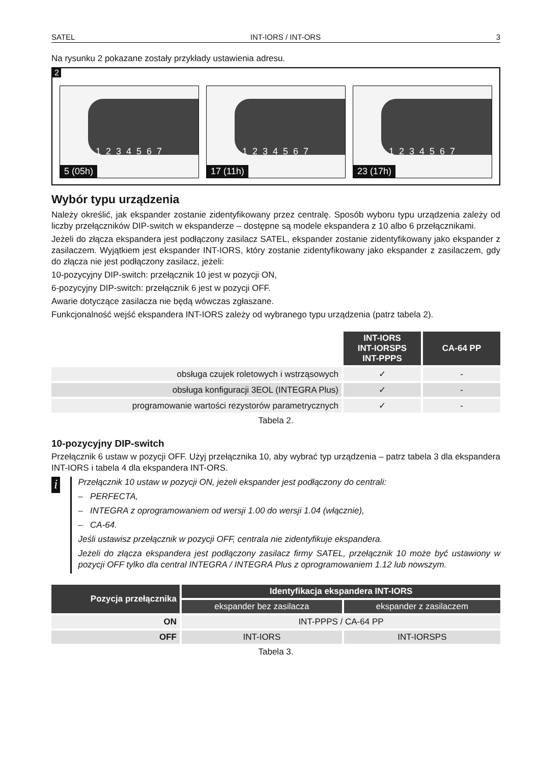SATEL INT-IORS / INT-ORS 3
Na rysunku 2 pokazane zostały przykłady ustawienia adresu.
2
1234567
5 (05h)
1234567
17 (11h)
1234567
23 (17h)
Wybór typu urządzenia
Należy określić, jak ekspander zostanie zidentyfikowany przez centralę. Sposób wyboru typu urządzenia zależy od liczby przełączników DIP-switch w ekspanderze – dostępne są modele ekspandera z 10 albo 6 przełącznikami.
Jeżeli do złącza ekspandera jest podłączony zasilacz SATEL, ekspander zostanie zidentyfikowany jako ekspander z zasilaczem. Wyjątkiem jest ekspander INT-IORS, który zostanie zidentyfikowany jako ekspander z zasilaczem, gdy do złącza nie jest podłączony zasilacz, jeżeli:
10-pozycyjny DIP-switch: przełącznik 10 jest w pozycji ON,
6-pozycyjny DIP-switch: przełącznik 6 jest w pozycji OFF.
Awarie dotyczące zasilacza nie będą wówczas zgłaszane.
Funkcjonalność wejść ekspandera INT-IORS zależy od wybranego typu urządzenia (patrz tabela 2).
| | INT-IORS INT-IORSPS INT-PPPS | CA-64 PP |
| obsługa czujek roletowych i wstrząsowych | ✓ | - |
| obsługa konfiguracji 3EOL (INTEGRA Plus) | ✓ | - |
| programowanie wartości rezystorów parametrycznych | ✓ | - |
Tabela 2.
10-pozycyjny DIP-switch
Przełącznik 6 ustaw w pozycji OFF. Użyj przełącznika 10, aby wybrać typ urządzenia – patrz tabela 3 dla ekspandera INT-IORS i tabela 4 dla ekspandera INT-ORS.
i
Przełącznik 10 ustaw w pozycji ON, jeżeli ekspander jest podłączony do centrali:
– PERFECTA,
– INTEGRA z oprogramowaniem od wersji 1.00 do wersji 1.04 (włącznie),
– CA-64.
Jeśli ustawisz przełącznik w pozycji OFF, centrala nie zidentyfikuje ekspandera.
Jeżeli do złącza ekspandera jest podłączony zasilacz firmy SATEL, przełącznik 10 może być ustawiony w pozycji OFF tylko dla central INTEGRA / INTEGRA Plus z oprogramowaniem 1.12 lub nowszym.
| Pozycja przełącznika | Identyfikacja ekspandera INT-IORS | |
| --- | --- | --- |
| | ekspander bez zasilacza | ekspander z zasilaczem |
| ON | INT-PPPS / CA-64 PP | |
| OFF | INT-IORS | INT-IORSPS |
Tabela 3.